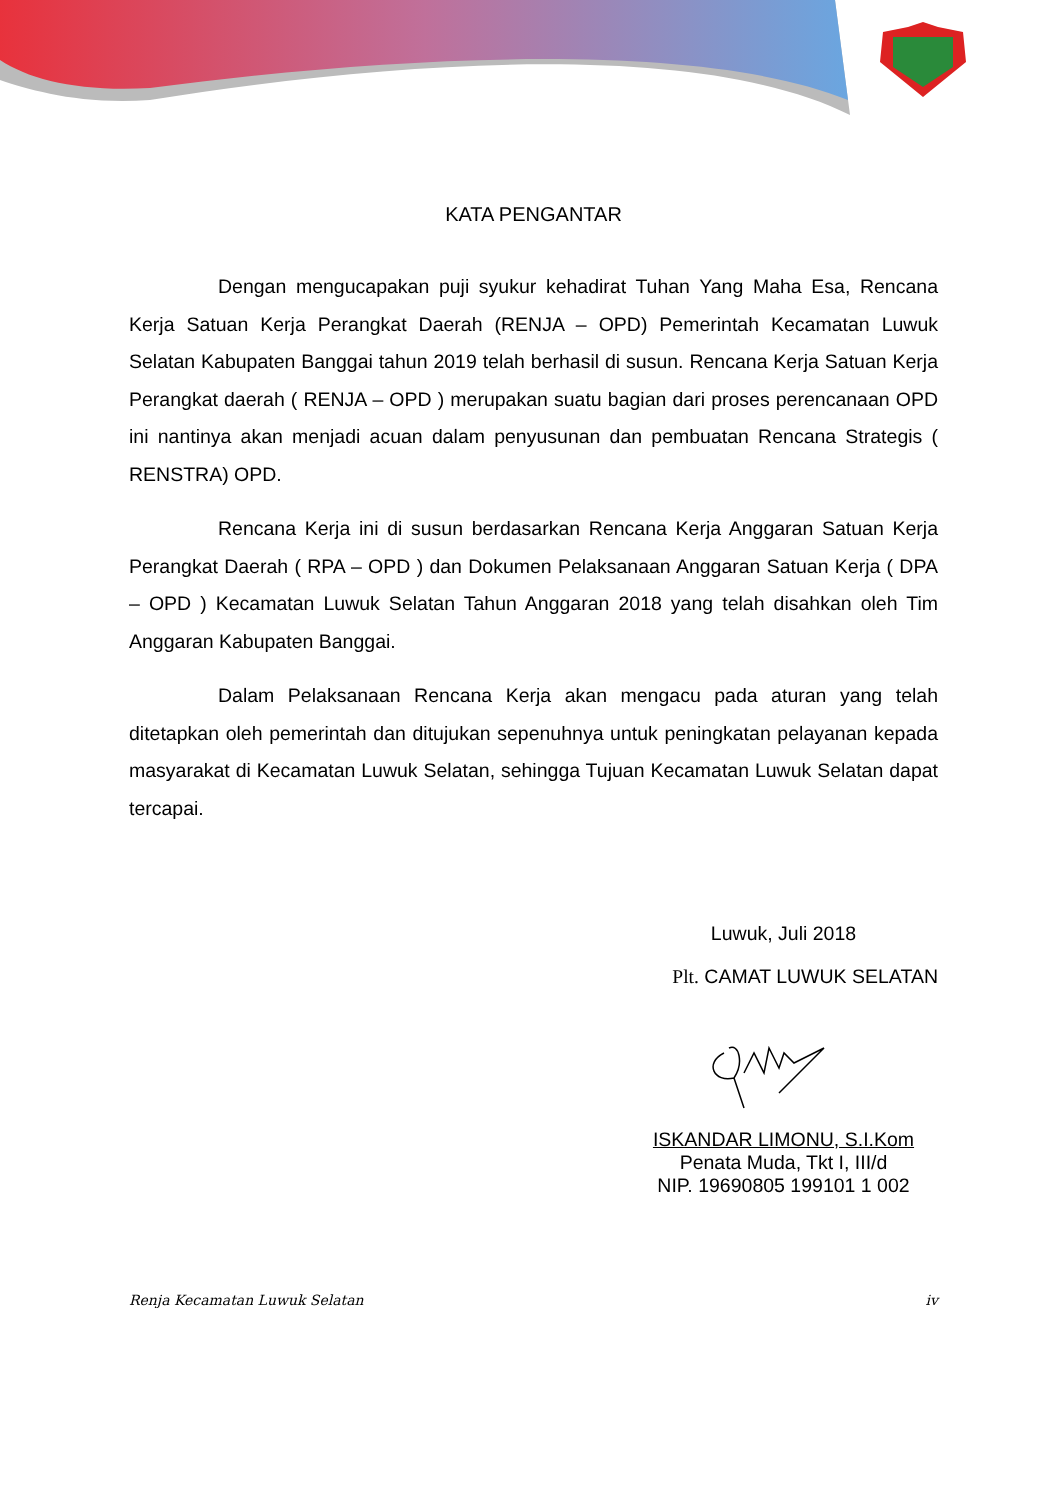KATA PENGANTAR
Dengan mengucapakan puji syukur kehadirat Tuhan Yang Maha Esa, Rencana Kerja Satuan Kerja Perangkat Daerah (RENJA – OPD) Pemerintah Kecamatan Luwuk Selatan Kabupaten Banggai tahun 2019 telah berhasil di susun. Rencana Kerja Satuan Kerja Perangkat daerah ( RENJA – OPD ) merupakan suatu bagian dari proses perencanaan OPD ini nantinya akan menjadi acuan dalam penyusunan dan pembuatan Rencana Strategis ( RENSTRA) OPD.
Rencana Kerja ini di susun berdasarkan Rencana Kerja Anggaran Satuan Kerja Perangkat Daerah ( RPA – OPD ) dan Dokumen Pelaksanaan Anggaran Satuan Kerja ( DPA – OPD ) Kecamatan Luwuk Selatan Tahun Anggaran 2018 yang telah disahkan oleh Tim Anggaran Kabupaten Banggai.
Dalam Pelaksanaan Rencana Kerja akan mengacu pada aturan yang telah ditetapkan oleh pemerintah dan ditujukan sepenuhnya untuk peningkatan pelayanan kepada masyarakat di Kecamatan Luwuk Selatan, sehingga Tujuan Kecamatan Luwuk Selatan dapat tercapai.
Luwuk, Juli 2018
Plt. CAMAT LUWUK SELATAN
ISKANDAR LIMONU, S.I.Kom
Penata Muda, Tkt I, III/d
NIP. 19690805 199101 1 002
Renja Kecamatan Luwuk Selatan iv